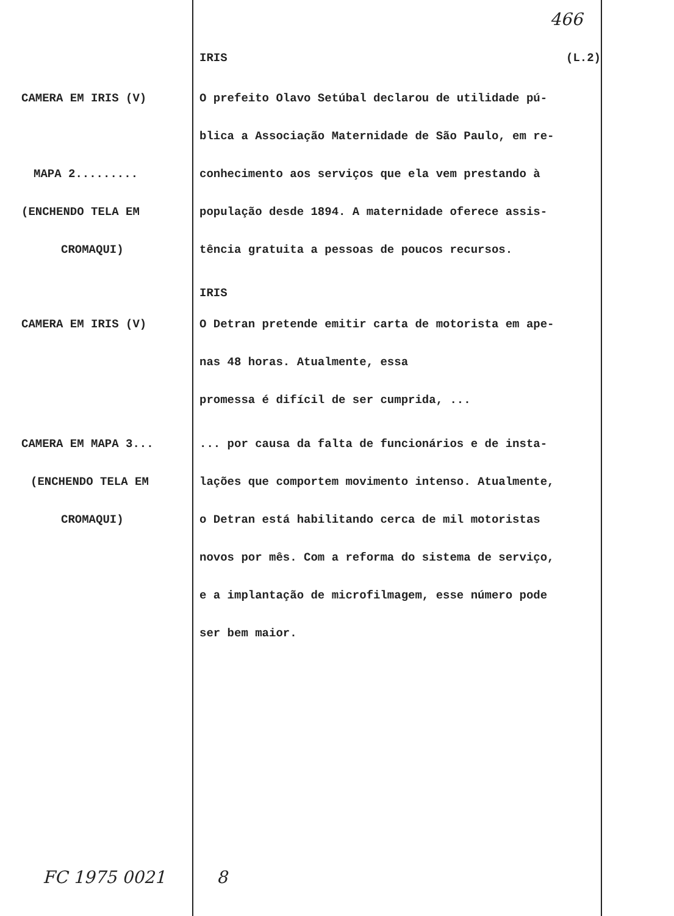466
IRIS (L.2)
CAMERA EM IRIS (V)
MAPA 2.........
(ENCHENDO TELA EM
CROMAQUI)
O prefeito Olavo Setúbal declarou de utilidade pú-
blica a Associação Maternidade de São Paulo, em re-
conhecimento aos serviços que ela vem prestando à
população desde 1894. A maternidade oferece assis-
tência gratuita a pessoas de poucos recursos.
IRIS
CAMERA EM IRIS (V) O Detran pretende emitir carta de motorista em ape-
nas 48 horas. Atualmente, essa
promessa é difícil de ser cumprida, ...
CAMERA EM MAPA 3...
(ENCHENDO TELA EM
CROMAQUI)
... por causa da falta de funcionários e de insta-
lações que comportem movimento intenso. Atualmente,
o Detran está habilitando cerca de mil motoristas
novos por mês. Com a reforma do sistema de serviço,
e a implantação de microfilmagem, esse número pode
ser bem maior.
FC 1975 0021 8